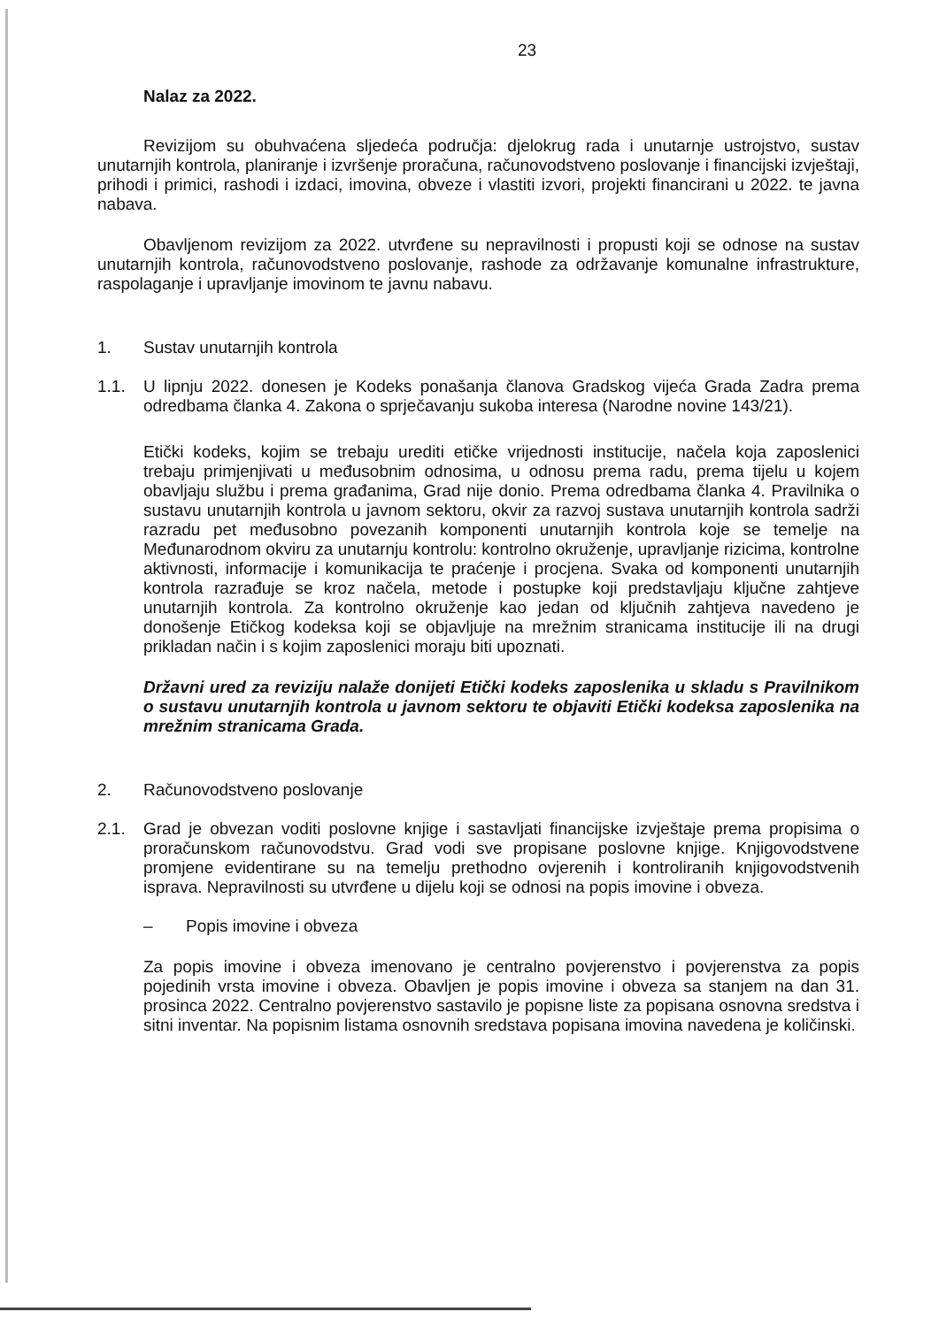23
Nalaz za 2022.
Revizijom su obuhvaćena sljedeća područja: djelokrug rada i unutarnje ustrojstvo, sustav unutarnjih kontrola, planiranje i izvršenje proračuna, računovodstveno poslovanje i financijski izvještaji, prihodi i primici, rashodi i izdaci, imovina, obveze i vlastiti izvori, projekti financirani u 2022. te javna nabava.
Obavljenom revizijom za 2022. utvrđene su nepravilnosti i propusti koji se odnose na sustav unutarnjih kontrola, računovodstveno poslovanje, rashode za održavanje komunalne infrastrukture, raspolaganje i upravljanje imovinom te javnu nabavu.
1. Sustav unutarnjih kontrola
1.1. U lipnju 2022. donesen je Kodeks ponašanja članova Gradskog vijeća Grada Zadra prema odredbama članka 4. Zakona o sprječavanju sukoba interesa (Narodne novine 143/21).
Etički kodeks, kojim se trebaju urediti etičke vrijednosti institucije, načela koja zaposlenici trebaju primjenjivati u međusobnim odnosima, u odnosu prema radu, prema tijelu u kojem obavljaju službu i prema građanima, Grad nije donio. Prema odredbama članka 4. Pravilnika o sustavu unutarnjih kontrola u javnom sektoru, okvir za razvoj sustava unutarnjih kontrola sadrži razradu pet međusobno povezanih komponenti unutarnjih kontrola koje se temelje na Međunarodnom okviru za unutarnju kontrolu: kontrolno okruženje, upravljanje rizicima, kontrolne aktivnosti, informacije i komunikacija te praćenje i procjena. Svaka od komponenti unutarnjih kontrola razrađuje se kroz načela, metode i postupke koji predstavljaju ključne zahtjeve unutarnjih kontrola. Za kontrolno okruženje kao jedan od ključnih zahtjeva navedeno je donošenje Etičkog kodeksa koji se objavljuje na mrežnim stranicama institucije ili na drugi prikladan način i s kojim zaposlenici moraju biti upoznati.
Državni ured za reviziju nalaže donijeti Etički kodeks zaposlenika u skladu s Pravilnikom o sustavu unutarnjih kontrola u javnom sektoru te objaviti Etički kodeksa zaposlenika na mrežnim stranicama Grada.
2. Računovodstveno poslovanje
2.1. Grad je obvezan voditi poslovne knjige i sastavljati financijske izvještaje prema propisima o proračunskom računovodstvu. Grad vodi sve propisane poslovne knjige. Knjigovodstvene promjene evidentirane su na temelju prethodno ovjerenih i kontroliranih knjigovodstvenih isprava. Nepravilnosti su utvrđene u dijelu koji se odnosi na popis imovine i obveza.
– Popis imovine i obveza
Za popis imovine i obveza imenovano je centralno povjerenstvo i povjerenstva za popis pojedinih vrsta imovine i obveza. Obavljen je popis imovine i obveza sa stanjem na dan 31. prosinca 2022. Centralno povjerenstvo sastavilo je popisne liste za popisana osnovna sredstva i sitni inventar. Na popisnim listama osnovnih sredstava popisana imovina navedena je količinski.